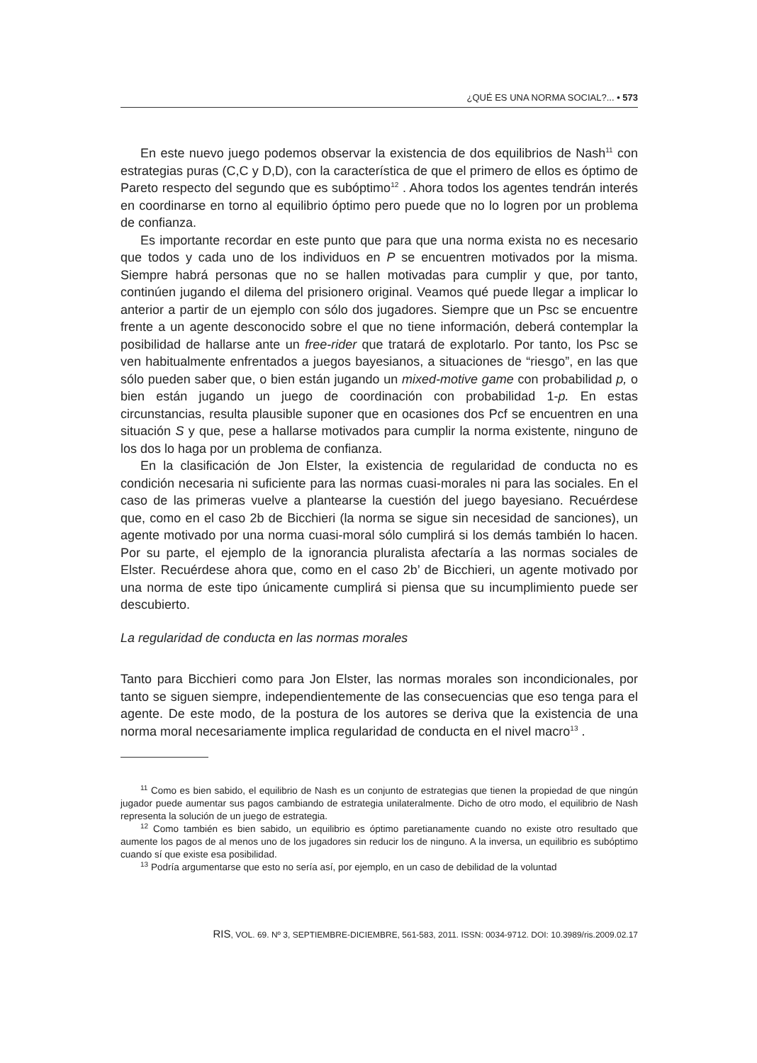¿QUÉ ES UNA NORMA SOCIAL?... • 573
En este nuevo juego podemos observar la existencia de dos equilibrios de Nash<sup>11</sup> con estrategias puras (C,C y D,D), con la característica de que el primero de ellos es óptimo de Pareto respecto del segundo que es subóptimo<sup>12</sup> . Ahora todos los agentes tendrán interés en coordinarse en torno al equilibrio óptimo pero puede que no lo logren por un problema de confianza.
Es importante recordar en este punto que para que una norma exista no es necesario que todos y cada uno de los individuos en P se encuentren motivados por la misma. Siempre habrá personas que no se hallen motivadas para cumplir y que, por tanto, continúen jugando el dilema del prisionero original. Veamos qué puede llegar a implicar lo anterior a partir de un ejemplo con sólo dos jugadores. Siempre que un Psc se encuentre frente a un agente desconocido sobre el que no tiene información, deberá contemplar la posibilidad de hallarse ante un free-rider que tratará de explotarlo. Por tanto, los Psc se ven habitualmente enfrentados a juegos bayesianos, a situaciones de “riesgo”, en las que sólo pueden saber que, o bien están jugando un mixed-motive game con probabilidad p, o bien están jugando un juego de coordinación con probabilidad 1-p. En estas circunstancias, resulta plausible suponer que en ocasiones dos Pcf se encuentren en una situación S y que, pese a hallarse motivados para cumplir la norma existente, ninguno de los dos lo haga por un problema de confianza.
En la clasificación de Jon Elster, la existencia de regularidad de conducta no es condición necesaria ni suficiente para las normas cuasi-morales ni para las sociales. En el caso de las primeras vuelve a plantearse la cuestión del juego bayesiano. Recuérdese que, como en el caso 2b de Bicchieri (la norma se sigue sin necesidad de sanciones), un agente motivado por una norma cuasi-moral sólo cumplirá si los demás también lo hacen. Por su parte, el ejemplo de la ignorancia pluralista afectaría a las normas sociales de Elster. Recuérdese ahora que, como en el caso 2b’ de Bicchieri, un agente motivado por una norma de este tipo únicamente cumplirá si piensa que su incumplimiento puede ser descubierto.
La regularidad de conducta en las normas morales
Tanto para Bicchieri como para Jon Elster, las normas morales son incondicionales, por tanto se siguen siempre, independientemente de las consecuencias que eso tenga para el agente. De este modo, de la postura de los autores se deriva que la existencia de una norma moral necesariamente implica regularidad de conducta en el nivel macro<sup>13</sup> .
<sup>11</sup> Como es bien sabido, el equilibrio de Nash es un conjunto de estrategias que tienen la propiedad de que ningún jugador puede aumentar sus pagos cambiando de estrategia unilateralmente. Dicho de otro modo, el equilibrio de Nash representa la solución de un juego de estrategia.
<sup>12</sup> Como también es bien sabido, un equilibrio es óptimo paretianamente cuando no existe otro resultado que aumente los pagos de al menos uno de los jugadores sin reducir los de ninguno. A la inversa, un equilibrio es subóptimo cuando sí que existe esa posibilidad.
<sup>13</sup> Podría argumentarse que esto no sería así, por ejemplo, en un caso de debilidad de la voluntad
RIS, VOL. 69. Nº 3, SEPTIEMBRE-DICIEMBRE, 561-583, 2011. ISSN: 0034-9712. DOI: 10.3989/ris.2009.02.17